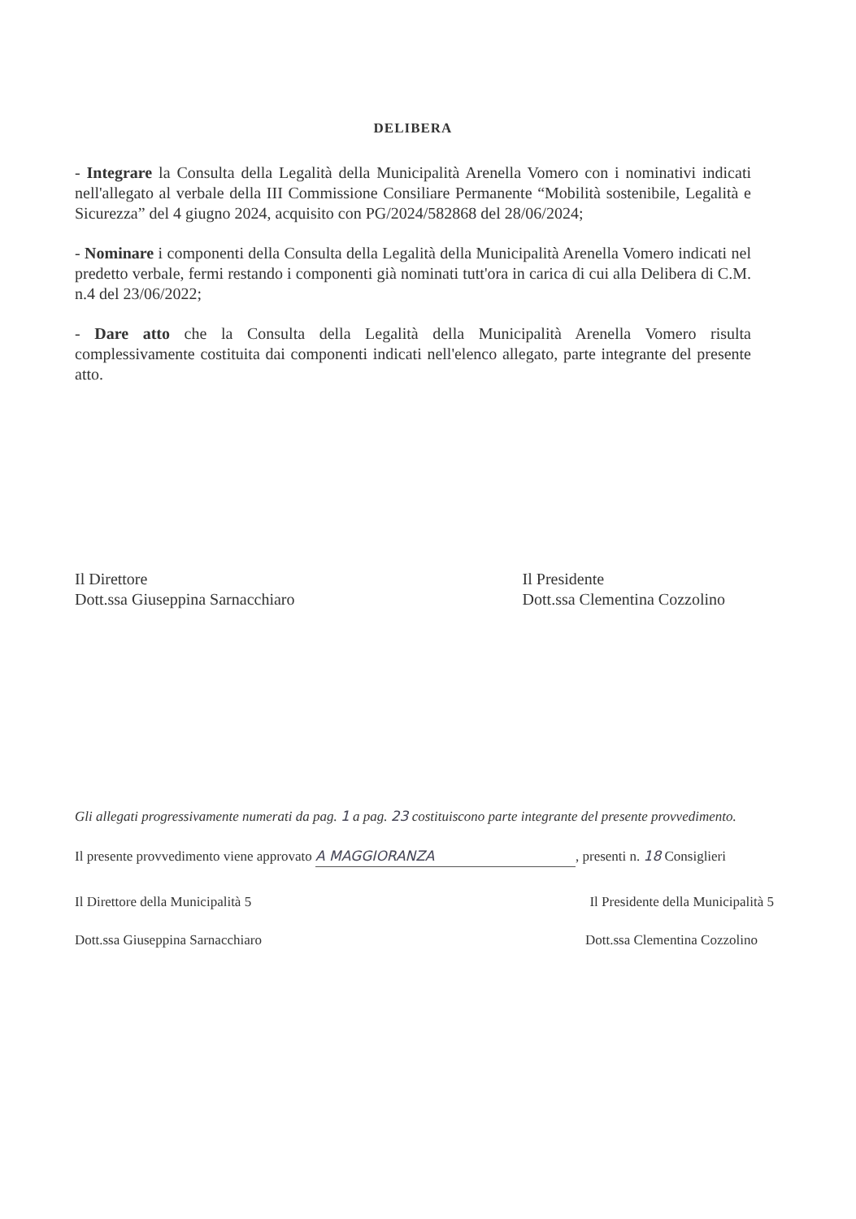DELIBERA
- Integrare la Consulta della Legalità della Municipalità Arenella Vomero con i nominativi indicati nell'allegato al verbale della III Commissione Consiliare Permanente “Mobilità sostenibile, Legalità e Sicurezza” del 4 giugno 2024, acquisito con PG/2024/582868 del 28/06/2024;
- Nominare i componenti della Consulta della Legalità della Municipalità Arenella Vomero indicati nel predetto verbale, fermi restando i componenti già nominati tutt'ora in carica di cui alla Delibera di C.M. n.4 del 23/06/2022;
- Dare atto che la Consulta della Legalità della Municipalità Arenella Vomero risulta complessivamente costituita dai componenti indicati nell'elenco allegato, parte integrante del presente atto.
Il Direttore
Dott.ssa Giuseppina Sarnacchiaro
Il Presidente
Dott.ssa Clementina Cozzolino
Gli allegati progressivamente numerati da pag. 1 a pag. 23 costituiscono parte integrante del presente provvedimento.
Il presente provvedimento viene approvato A MAGGIORANZA, presenti n. 18 Consiglieri
Il Direttore della Municipalità 5
Il Presidente della Municipalità 5
Dott.ssa Giuseppina Sarnacchiaro
Dott.ssa Clementina Cozzolino